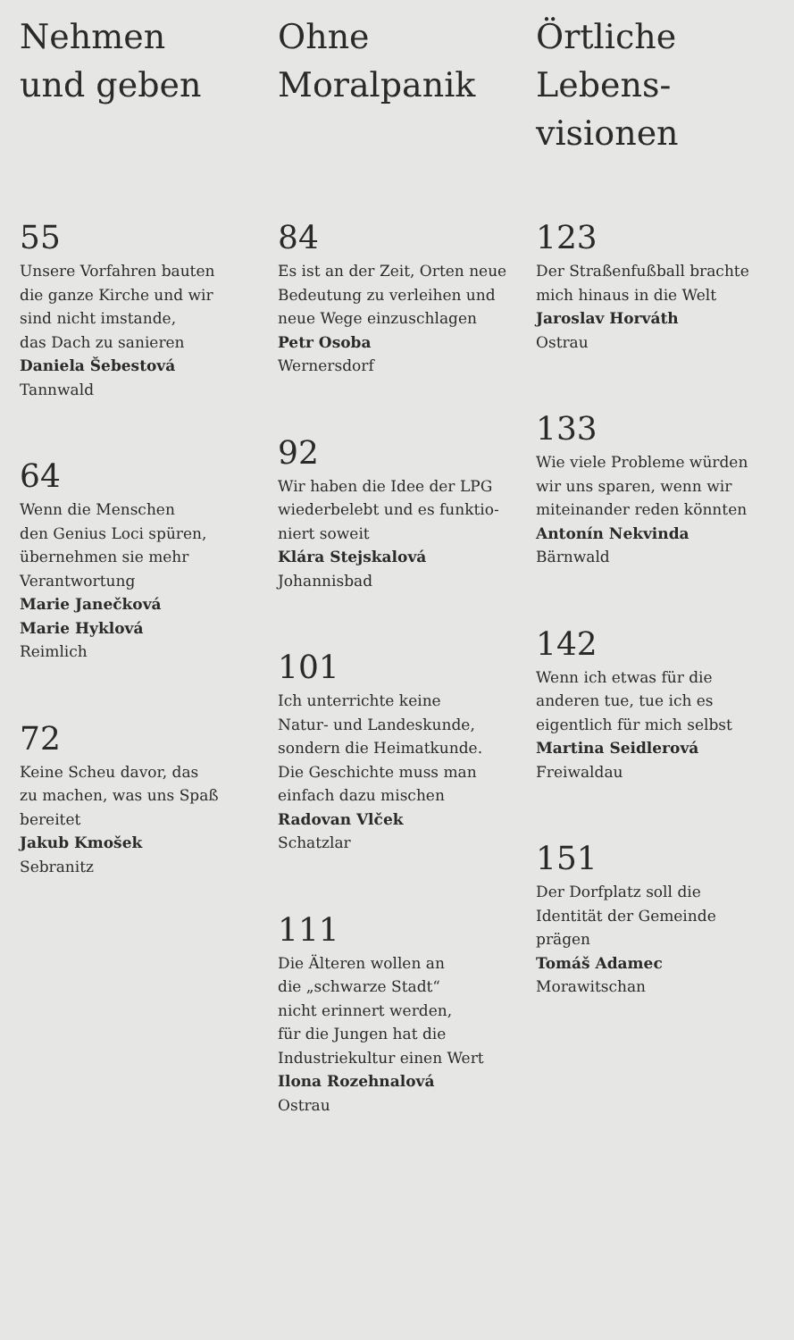Nehmen
und geben
55
Unsere Vorfahren bauten
die ganze Kirche und wir
sind nicht imstande,
das Dach zu sanieren
Daniela Šebestová
Tannwald
64
Wenn die Menschen
den Genius Loci spüren,
übernehmen sie mehr
Verantwortung
Marie Janečková
Marie Hyklová
Reimlich
72
Keine Scheu davor, das
zu machen, was uns Spaß
bereitet
Jakub Kmošek
Sebranitz
Ohne
Moralpanik
84
Es ist an der Zeit, Orten neue
Bedeutung zu verleihen und
neue Wege einzuschlagen
Petr Osoba
Wernersdorf
92
Wir haben die Idee der LPG
wiederbelebt und es funktio-
niert soweit
Klára Stejskalová
Johannisbad
101
Ich unterrichte keine
Natur- und Landeskunde,
sondern die Heimatkunde.
Die Geschichte muss man
einfach dazu mischen
Radovan Vlček
Schatzlar
111
Die Älteren wollen an
die „schwarze Stadt“
nicht erinnert werden,
für die Jungen hat die
Industriekultur einen Wert
Ilona Rozehnalová
Ostrau
Örtliche
Lebens-
visionen
123
Der Straßenfußball brachte
mich hinaus in die Welt
Jaroslav Horváth
Ostrau
133
Wie viele Probleme würden
wir uns sparen, wenn wir
miteinander reden könnten
Antonín Nekvinda
Bärnwald
142
Wenn ich etwas für die
anderen tue, tue ich es
eigentlich für mich selbst
Martina Seidlerová
Freiwaldau
151
Der Dorfplatz soll die
Identität der Gemeinde
prägen
Tomáš Adamec
Morawitschan